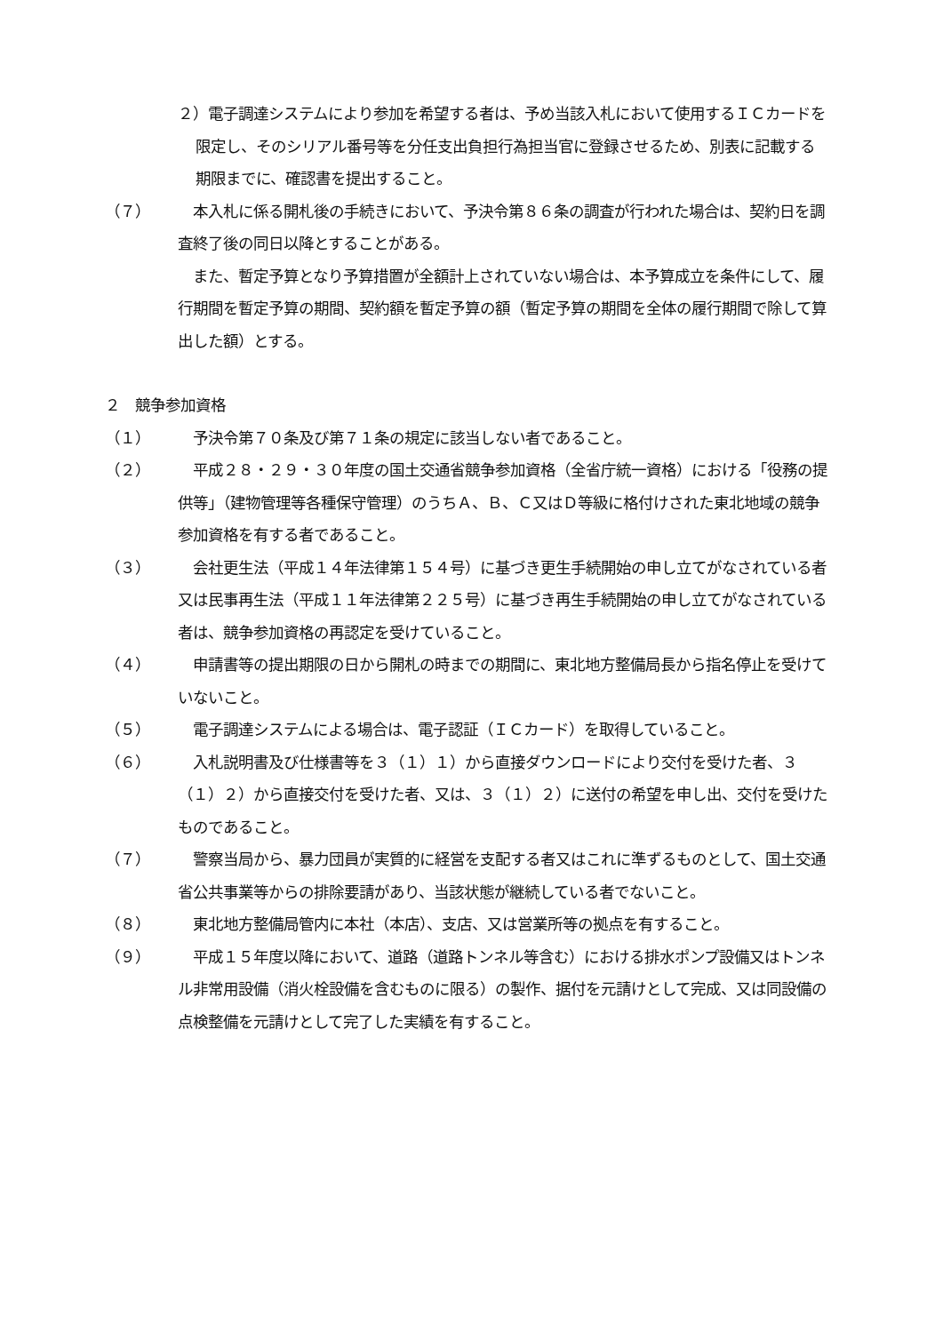２）電子調達システムにより参加を希望する者は、予め当該入札において使用するＩＣカードを限定し、そのシリアル番号等を分任支出負担行為担当官に登録させるため、別表に記載する期限までに、確認書を提出すること。
（７）　本入札に係る開札後の手続きにおいて、予決令第８６条の調査が行われた場合は、契約日を調査終了後の同日以降とすることがある。
　また、暫定予算となり予算措置が全額計上されていない場合は、本予算成立を条件にして、履行期間を暫定予算の期間、契約額を暫定予算の額（暫定予算の期間を全体の履行期間で除して算出した額）とする。
２　競争参加資格
（１）　予決令第７０条及び第７１条の規定に該当しない者であること。
（２）　平成２８・２９・３０年度の国土交通省競争参加資格（全省庁統一資格）における「役務の提供等」（建物管理等各種保守管理）のうちＡ、Ｂ、Ｃ又はＤ等級に格付けされた東北地域の競争参加資格を有する者であること。
（３）　会社更生法（平成１４年法律第１５４号）に基づき更生手続開始の申し立てがなされている者又は民事再生法（平成１１年法律第２２５号）に基づき再生手続開始の申し立てがなされている者は、競争参加資格の再認定を受けていること。
（４）　申請書等の提出期限の日から開札の時までの期間に、東北地方整備局長から指名停止を受けていないこと。
（５）　電子調達システムによる場合は、電子認証（ＩＣカード）を取得していること。
（６）　入札説明書及び仕様書等を３（１）１）から直接ダウンロードにより交付を受けた者、３（１）２）から直接交付を受けた者、又は、３（１）２）に送付の希望を申し出、交付を受けたものであること。
（７）　警察当局から、暴力団員が実質的に経営を支配する者又はこれに準ずるものとして、国土交通省公共事業等からの排除要請があり、当該状態が継続している者でないこと。
（８）　東北地方整備局管内に本社（本店）、支店、又は営業所等の拠点を有すること。
（９）　平成１５年度以降において、道路（道路トンネル等含む）における排水ポンプ設備又はトンネル非常用設備（消火栓設備を含むものに限る）の製作、据付を元請けとして完成、又は同設備の点検整備を元請けとして完了した実績を有すること。